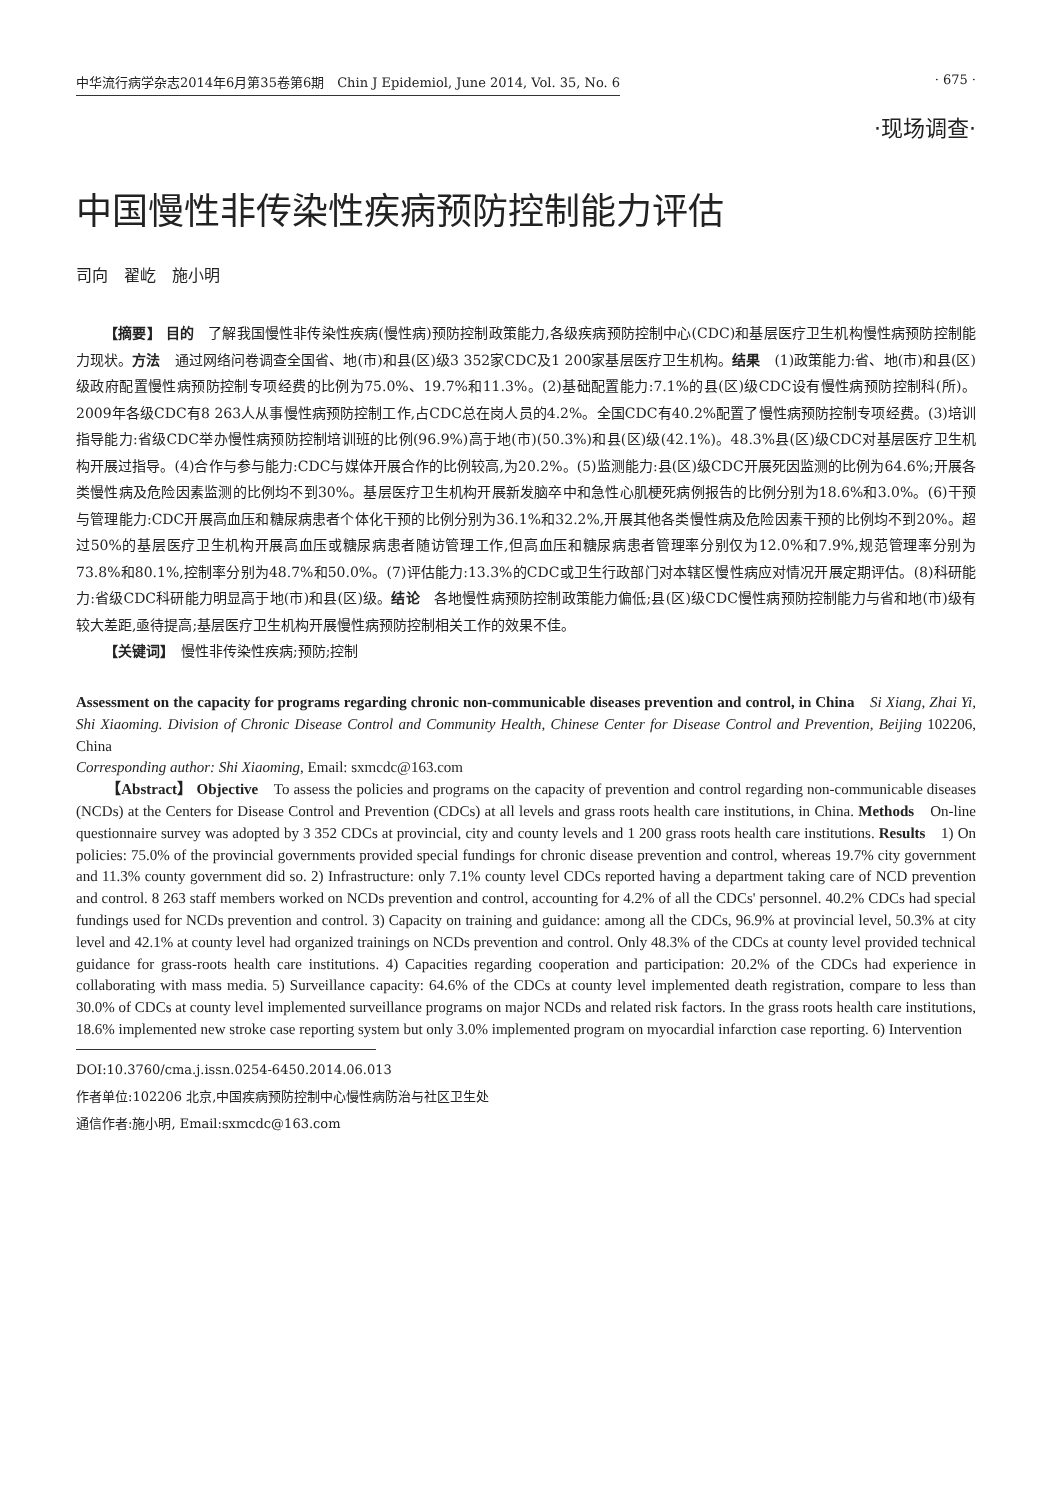中华流行病学杂志2014年6月第35卷第6期　Chin J Epidemiol, June 2014, Vol. 35, No. 6 · 675 ·
·现场调查·
中国慢性非传染性疾病预防控制能力评估
司向　翟屹　施小明
【摘要】 目的　了解我国慢性非传染性疾病(慢性病)预防控制政策能力,各级疾病预防控制中心(CDC)和基层医疗卫生机构慢性病预防控制能力现状。方法　通过网络问卷调查全国省、地(市)和县(区)级3 352家CDC及1 200家基层医疗卫生机构。结果　(1)政策能力:省、地(市)和县(区)级政府配置慢性病预防控制专项经费的比例为75.0%、19.7%和11.3%。(2)基础配置能力:7.1%的县(区)级CDC设有慢性病预防控制科(所)。2009年各级CDC有8 263人从事慢性病预防控制工作,占CDC总在岗人员的4.2%。全国CDC有40.2%配置了慢性病预防控制专项经费。(3)培训指导能力:省级CDC举办慢性病预防控制培训班的比例(96.9%)高于地(市)(50.3%)和县(区)级(42.1%)。48.3%县(区)级CDC对基层医疗卫生机构开展过指导。(4)合作与参与能力:CDC与媒体开展合作的比例较高,为20.2%。(5)监测能力:县(区)级CDC开展死因监测的比例为64.6%;开展各类慢性病及危险因素监测的比例均不到30%。基层医疗卫生机构开展新发脑卒中和急性心肌梗死病例报告的比例分别为18.6%和3.0%。(6)干预与管理能力:CDC开展高血压和糖尿病患者个体化干预的比例分别为36.1%和32.2%,开展其他各类慢性病及危险因素干预的比例均不到20%。超过50%的基层医疗卫生机构开展高血压或糖尿病患者随访管理工作,但高血压和糖尿病患者管理率分别仅为12.0%和7.9%,规范管理率分别为73.8%和80.1%,控制率分别为48.7%和50.0%。(7)评估能力:13.3%的CDC或卫生行政部门对本辖区慢性病应对情况开展定期评估。(8)科研能力:省级CDC科研能力明显高于地(市)和县(区)级。结论　各地慢性病预防控制政策能力偏低;县(区)级CDC慢性病预防控制能力与省和地(市)级有较大差距,亟待提高;基层医疗卫生机构开展慢性病预防控制相关工作的效果不佳。
【关键词】　慢性非传染性疾病;预防;控制
Assessment on the capacity for programs regarding chronic non-communicable diseases prevention and control, in China　Si Xiang, Zhai Yi, Shi Xiaoming. Division of Chronic Disease Control and Community Health, Chinese Center for Disease Control and Prevention, Beijing 102206, China
Corresponding author: Shi Xiaoming, Email: sxmcdc@163.com
【Abstract】 Objective　To assess the policies and programs on the capacity of prevention and control regarding non-communicable diseases (NCDs) at the Centers for Disease Control and Prevention (CDCs) at all levels and grass roots health care institutions, in China. Methods　On-line questionnaire survey was adopted by 3 352 CDCs at provincial, city and county levels and 1 200 grass roots health care institutions. Results　1) On policies: 75.0% of the provincial governments provided special fundings for chronic disease prevention and control, whereas 19.7% city government and 11.3% county government did so. 2) Infrastructure: only 7.1% county level CDCs reported having a department taking care of NCD prevention and control. 8 263 staff members worked on NCDs prevention and control, accounting for 4.2% of all the CDCs' personnel. 40.2% CDCs had special fundings used for NCDs prevention and control. 3) Capacity on training and guidance: among all the CDCs, 96.9% at provincial level, 50.3% at city level and 42.1% at county level had organized trainings on NCDs prevention and control. Only 48.3% of the CDCs at county level provided technical guidance for grass-roots health care institutions. 4) Capacities regarding cooperation and participation: 20.2% of the CDCs had experience in collaborating with mass media. 5) Surveillance capacity: 64.6% of the CDCs at county level implemented death registration, compare to less than 30.0% of CDCs at county level implemented surveillance programs on major NCDs and related risk factors. In the grass roots health care institutions, 18.6% implemented new stroke case reporting system but only 3.0% implemented program on myocardial infarction case reporting. 6) Intervention
DOI:10.3760/cma.j.issn.0254-6450.2014.06.013
作者单位:102206 北京,中国疾病预防控制中心慢性病防治与社区卫生处
通信作者:施小明, Email:sxmcdc@163.com